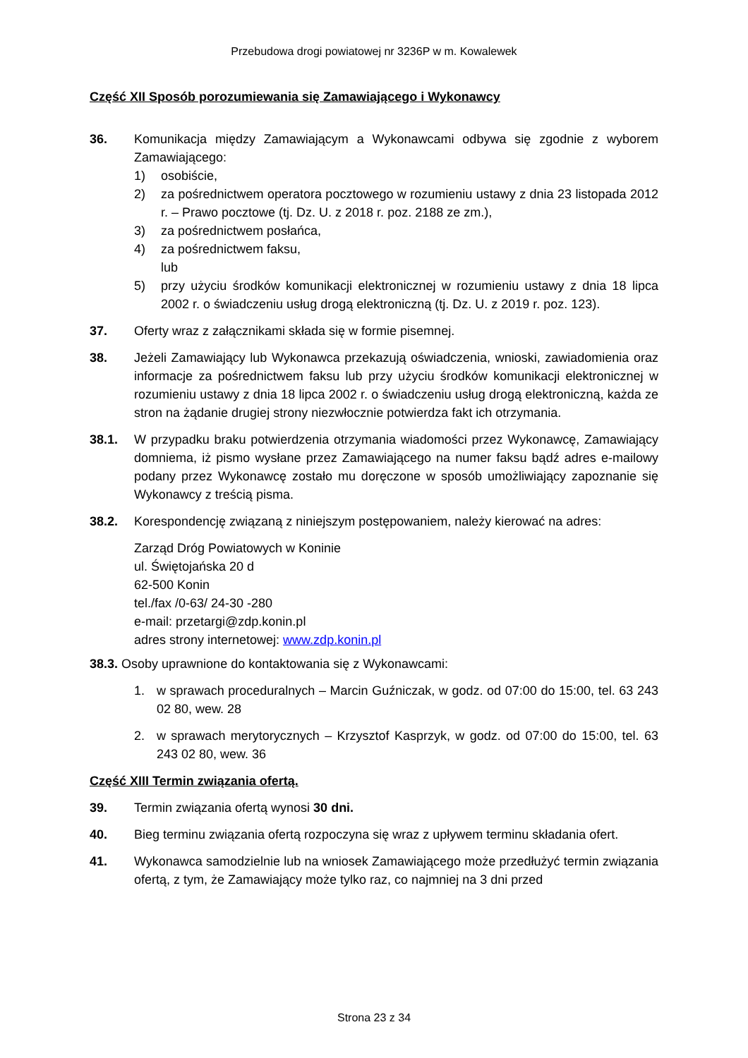Przebudowa drogi powiatowej nr 3236P w m. Kowalewek
Część XII Sposób porozumiewania się Zamawiającego i Wykonawcy
36. Komunikacja między Zamawiającym a Wykonawcami odbywa się zgodnie z wyborem Zamawiającego:
1) osobiście,
2) za pośrednictwem operatora pocztowego w rozumieniu ustawy z dnia 23 listopada 2012 r. – Prawo pocztowe (tj. Dz. U. z 2018 r. poz. 2188 ze zm.),
3) za pośrednictwem posłańca,
4) za pośrednictwem faksu,
lub
5) przy użyciu środków komunikacji elektronicznej w rozumieniu ustawy z dnia 18 lipca 2002 r. o świadczeniu usług drogą elektroniczną (tj. Dz. U. z 2019 r. poz. 123).
37. Oferty wraz z załącznikami składa się w formie pisemnej.
38. Jeżeli Zamawiający lub Wykonawca przekazują oświadczenia, wnioski, zawiadomienia oraz informacje za pośrednictwem faksu lub przy użyciu środków komunikacji elektronicznej w rozumieniu ustawy z dnia 18 lipca 2002 r. o świadczeniu usług drogą elektroniczną, każda ze stron na żądanie drugiej strony niezwłocznie potwierdza fakt ich otrzymania.
38.1. W przypadku braku potwierdzenia otrzymania wiadomości przez Wykonawcę, Zamawiający domniema, iż pismo wysłane przez Zamawiającego na numer faksu bądź adres e-mailowy podany przez Wykonawcę zostało mu doręczone w sposób umożliwiający zapoznanie się Wykonawcy z treścią pisma.
38.2. Korespondencję związaną z niniejszym postępowaniem, należy kierować na adres:
Zarząd Dróg Powiatowych w Koninie
ul. Świętojańska 20 d
62-500 Konin
tel./fax /0-63/ 24-30 -280
e-mail: przetargi@zdp.konin.pl
adres strony internetowej: www.zdp.konin.pl
38.3. Osoby uprawnione do kontaktowania się z Wykonawcami:
1. w sprawach proceduralnych – Marcin Guźniczak, w godz. od 07:00 do 15:00, tel. 63 243 02 80, wew. 28
2. w sprawach merytorycznych – Krzysztof Kasprzyk, w godz. od 07:00 do 15:00, tel. 63 243 02 80, wew. 36
Część XIII Termin związania ofertą.
39. Termin związania ofertą wynosi 30 dni.
40. Bieg terminu związania ofertą rozpoczyna się wraz z upływem terminu składania ofert.
41. Wykonawca samodzielnie lub na wniosek Zamawiającego może przedłużyć termin związania ofertą, z tym, że Zamawiający może tylko raz, co najmniej na 3 dni przed
Strona 23 z 34